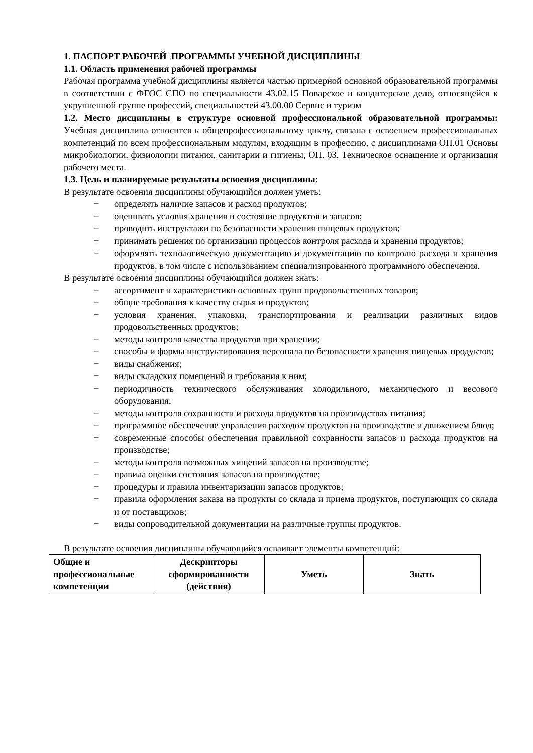1. ПАСПОРТ РАБОЧЕЙ ПРОГРАММЫ УЧЕБНОЙ ДИСЦИПЛИНЫ
1.1. Область применения рабочей программы
Рабочая программа учебной дисциплины является частью примерной основной образовательной программы в соответствии с ФГОС СПО по специальности 43.02.15 Поварское и кондитерское дело, относящейся к укрупненной группе профессий, специальностей 43.00.00 Сервис и туризм
1.2. Место дисциплины в структуре основной профессиональной образовательной программы: Учебная дисциплина относится к общепрофессиональному циклу, связана с освоением профессиональных компетенций по всем профессиональным модулям, входящим в профессию, с дисциплинами ОП.01 Основы микробиологии, физиологии питания, санитарии и гигиены, ОП. 03. Техническое оснащение и организация рабочего места.
1.3. Цель и планируемые результаты освоения дисциплины:
В результате освоения дисциплины обучающийся должен уметь:
− определять наличие запасов и расход продуктов;
− оценивать условия хранения и состояние продуктов и запасов;
− проводить инструктажи по безопасности хранения пищевых продуктов;
− принимать решения по организации процессов контроля расхода и хранения продуктов;
− оформлять технологическую документацию и документацию по контролю расхода и хранения продуктов, в том числе с использованием специализированного программного обеспечения.
В результате освоения дисциплины обучающийся должен знать:
− ассортимент и характеристики основных групп продовольственных товаров;
− общие требования к качеству сырья и продуктов;
− условия хранения, упаковки, транспортирования и реализации различных видов продовольственных продуктов;
− методы контроля качества продуктов при хранении;
− способы и формы инструктирования персонала по безопасности хранения пищевых продуктов;
− виды снабжения;
− виды складских помещений и требования к ним;
− периодичность технического обслуживания холодильного, механического и весового оборудования;
− методы контроля сохранности и расхода продуктов на производствах питания;
− программное обеспечение управления расходом продуктов на производстве и движением блюд;
− современные способы обеспечения правильной сохранности запасов и расхода продуктов на производстве;
− методы контроля возможных хищений запасов на производстве;
− правила оценки состояния запасов на производстве;
− процедуры и правила инвентаризации запасов продуктов;
− правила оформления заказа на продукты со склада и приема продуктов, поступающих со склада и от поставщиков;
− виды сопроводительной документации на различные группы продуктов.
В результате освоения дисциплины обучающийся осваивает элементы компетенций:
| Общие и профессиональные компетенции | Дескрипторы сформированности (действия) | Уметь | Знать |
| --- | --- | --- | --- |